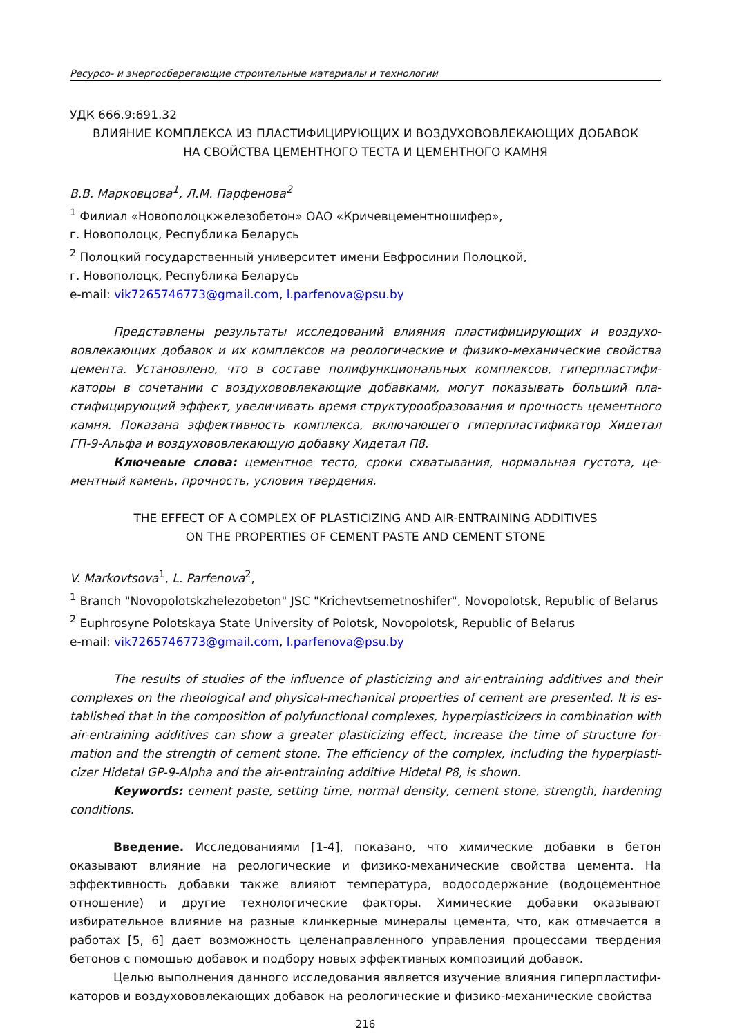Ресурсо- и энергосберегающие строительные материалы и технологии
УДК 666.9:691.32
ВЛИЯНИЕ КОМПЛЕКСА ИЗ ПЛАСТИФИЦИРУЮЩИХ И ВОЗДУХОВОВЛЕКАЮЩИХ ДОБАВОК
НА СВОЙСТВА ЦЕМЕНТНОГО ТЕСТА И ЦЕМЕНТНОГО КАМНЯ
В.В. Марковцова<sup>1</sup>, Л.М. Парфенова<sup>2</sup>
<sup>1</sup> Филиал «Новополоцкжелезобетон» ОАО «Кричевцементношифер»,
г. Новополоцк, Республика Беларусь
<sup>2</sup> Полоцкий государственный университет имени Евфросинии Полоцкой,
г. Новополоцк, Республика Беларусь
e-mail: vik7265746773@gmail.com, l.parfenova@psu.by
Представлены результаты исследований влияния пластифицирующих и воздухо­вовлекающих добавок и их комплексов на реологические и физико-механические свойства цемента. Установлено, что в составе полифункциональных комплексов, гиперпластифи­каторы в сочетании с воздухововлекающие добавками, могут показывать больший пла­стифицирующий эффект, увеличивать время структурообразования и прочность це­ментного камня. Показана эффективность комплекса, включающего гиперпластифика­тор Хидетал ГП-9-Альфа и воздухововлекающую добавку Хидетал П8.
Ключевые слова: цементное тесто, сроки схватывания, нормальная густота, це­ментный камень, прочность, условия твердения.
THE EFFECT OF A COMPLEX OF PLASTICIZING AND AIR-ENTRAINING ADDITIVES
ON THE PROPERTIES OF CEMENT PASTE AND CEMENT STONE
V. Markovtsova<sup>1</sup>, L. Parfenova<sup>2</sup>,
<sup>1</sup> Branch "Novopolotskzhelezobeton" JSC "Krichevtsemetnoshifer", Novopolotsk, Republic of Belarus
<sup>2</sup> Euphrosyne Polotskaya State University of Polotsk, Novopolotsk, Republic of Belarus
e-mail: vik7265746773@gmail.com, l.parfenova@psu.by
The results of studies of the influence of plasticizing and air-entraining additives and their complexes on the rheological and physical-mechanical properties of cement are presented. It is es­tablished that in the composition of polyfunctional complexes, hyperplasticizers in combination with air-entraining additives can show a greater plasticizing effect, increase the time of structure for­mation and the strength of cement stone. The efficiency of the complex, including the hyperplasti­cizer Hidetal GP-9-Alpha and the air-entraining additive Hidetal P8, is shown.
Keywords: cement paste, setting time, normal density, cement stone, strength, hardening conditions.
Введение. Исследованиями [1-4], показано, что химические добавки в бетон оказывают влияние на реологические и физико-механические свойства цемента. На эффективность до­бавки также влияют температура, водосодержание (водоцементное отношение) и другие тех­нологические факторы. Химические добавки оказывают избирательное влияние на разные клинкерные минералы цемента, что, как отмечается в работах [5, 6] дает возможность целе­направленного управления процессами твердения бетонов с помощью добавок и подбору новых эффективных композиций добавок.
Целью выполнения данного исследования является изучение влияния гиперпластифи­каторов и воздухововлекающих добавок на реологические и физико-механические свойства
216